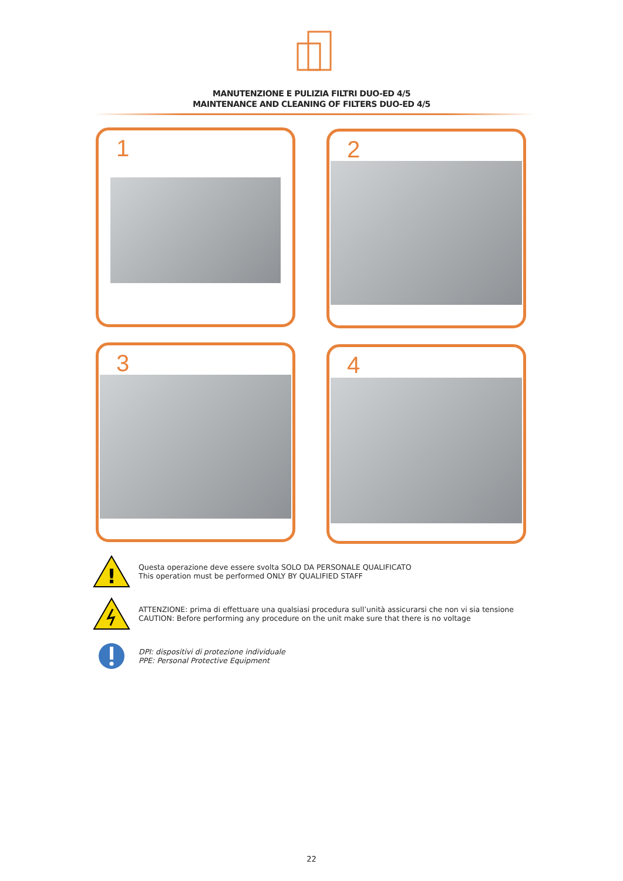MANUTENZIONE E PULIZIA FILTRI DUO-ED 4/5
MAINTENANCE AND CLEANING OF FILTERS DUO-ED 4/5
1 2
3 4
!
Questa operazione deve essere svolta SOLO DA PERSONALE QUALIFICATO
This operation must be performed ONLY BY QUALIFIED STAFF
ATTENZIONE: prima di effettuare una qualsiasi procedura sull’unità assicurarsi che non vi sia tensione
CAUTION: Before performing any procedure on the unit make sure that there is no voltage
DPI: dispositivi di protezione individuale
PPE: Personal Protective Equipment
22